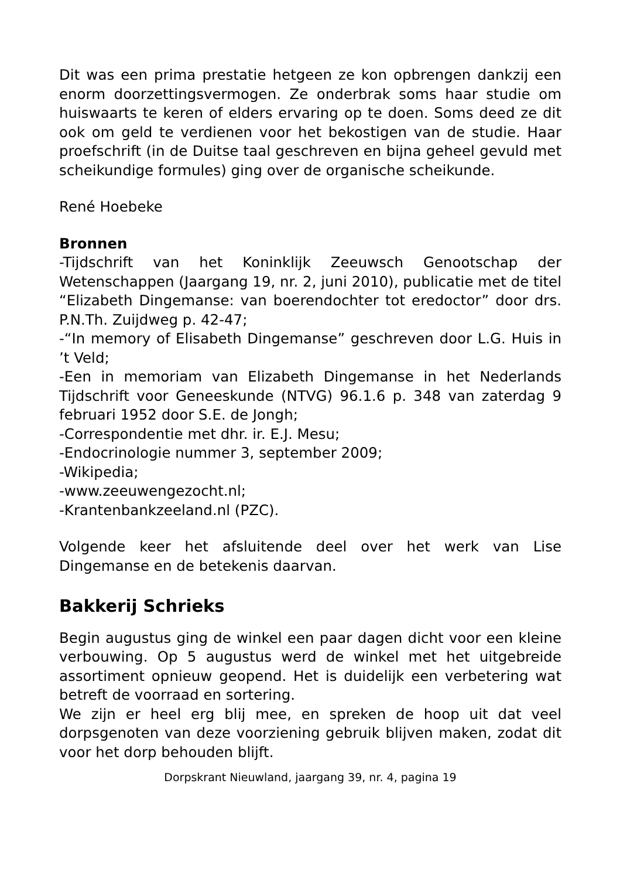Dit was een prima prestatie hetgeen ze kon opbrengen dankzij een enorm doorzettingsvermogen. Ze onderbrak soms haar studie om huiswaarts te keren of elders ervaring op te doen. Soms deed ze dit ook om geld te verdienen voor het bekostigen van de studie. Haar proefschrift (in de Duitse taal geschreven en bijna geheel gevuld met scheikundige formules) ging over de organische scheikunde.
René Hoebeke
Bronnen
-Tijdschrift van het Koninklijk Zeeuwsch Genootschap der Wetenschappen (Jaargang 19, nr. 2, juni 2010), publicatie met de titel “Elizabeth Dingemanse: van boerendochter tot eredoctor” door drs. P.N.Th. Zuijdweg p. 42-47;
-“In memory of Elisabeth Dingemanse” geschreven door L.G. Huis in ’t Veld;
-Een in memoriam van Elizabeth Dingemanse in het Nederlands Tijdschrift voor Geneeskunde (NTVG) 96.1.6 p. 348 van zaterdag 9 februari 1952 door S.E. de Jongh;
-Correspondentie met dhr. ir. E.J. Mesu;
-Endocrinologie nummer 3, september 2009;
-Wikipedia;
-www.zeeuwengezocht.nl;
-Krantenbankzeeland.nl (PZC).
Volgende keer het afsluitende deel over het werk van Lise Dingemanse en de betekenis daarvan.
Bakkerij Schrieks
Begin augustus ging de winkel een paar dagen dicht voor een kleine verbouwing. Op 5 augustus werd de winkel met het uitgebreide assortiment opnieuw geopend. Het is duidelijk een verbetering wat betreft de voorraad en sortering.
We zijn er heel erg blij mee, en spreken de hoop uit dat veel dorpsgenoten van deze voorziening gebruik blijven maken, zodat dit voor het dorp behouden blijft.
Dorpskrant Nieuwland, jaargang 39, nr. 4, pagina 19